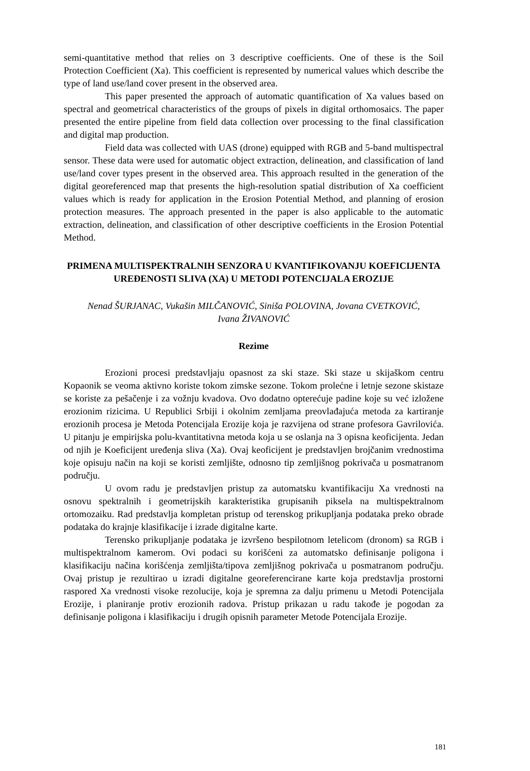semi-quantitative method that relies on 3 descriptive coefficients. One of these is the Soil Protection Coefficient (Xa). This coefficient is represented by numerical values which describe the type of land use/land cover present in the observed area.
This paper presented the approach of automatic quantification of Xa values based on spectral and geometrical characteristics of the groups of pixels in digital orthomosaics. The paper presented the entire pipeline from field data collection over processing to the final classification and digital map production.
Field data was collected with UAS (drone) equipped with RGB and 5-band multispectral sensor. These data were used for automatic object extraction, delineation, and classification of land use/land cover types present in the observed area. This approach resulted in the generation of the digital georeferenced map that presents the high-resolution spatial distribution of Xa coefficient values which is ready for application in the Erosion Potential Method, and planning of erosion protection measures. The approach presented in the paper is also applicable to the automatic extraction, delineation, and classification of other descriptive coefficients in the Erosion Potential Method.
PRIMENA MULTISPEKTRALNIH SENZORA U KVANTIFIKOVANJU KOEFICIJENTA UREĐENOSTI SLIVA (XA) U METODI POTENCIJALA EROZIJE
Nenad ŠURJANAC, Vukašin MILČANOVIĆ, Siniša POLOVINA, Jovana CVETKOVIĆ,
Ivana ŽIVANOVIĆ
Rezime
Erozioni procesi predstavljaju opasnost za ski staze. Ski staze u skijaškom centru Kopaonik se veoma aktivno koriste tokom zimske sezone. Tokom prolećne i letnje sezone skistaze se koriste za pešačenje i za vožnju kvadova. Ovo dodatno opterećuje padine koje su već izložene erozionim rizicima. U Republici Srbiji i okolnim zemljama preovlađajuća metoda za kartiranje erozionih procesa je Metoda Potencijala Erozije koja je razvijena od strane profesora Gavrilovića. U pitanju je empirijska polu-kvantitativna metoda koja u se oslanja na 3 opisna keoficijenta. Jedan od njih je Koeficijent uređenja sliva (Xa). Ovaj keoficijent je predstavljen brojčanim vrednostima koje opisuju način na koji se koristi zemljište, odnosno tip zemljišnog pokrivača u posmatranom području.
U ovom radu je predstavljen pristup za automatsku kvantifikaciju Xa vrednosti na osnovu spektralnih i geometrijskih karakteristika grupisanih piksela na multispektralnom ortomozaiku. Rad predstavlja kompletan pristup od terenskog prikupljanja podataka preko obrade podataka do krajnje klasifikacije i izrade digitalne karte.
Terensko prikupljanje podataka je izvršeno bespilotnom letelicom (dronom) sa RGB i multispektralnom kamerom. Ovi podaci su korišćeni za automatsko definisanje poligona i klasifikaciju načina korišćenja zemljišta/tipova zemljišnog pokrivača u posmatranom području. Ovaj pristup je rezultirao u izradi digitalne georeferencirane karte koja predstavlja prostorni raspored Xa vrednosti visoke rezolucije, koja je spremna za dalju primenu u Metodi Potencijala Erozije, i planiranje protiv erozionih radova. Pristup prikazan u radu takođe je pogodan za definisanje poligona i klasifikaciju i drugih opisnih parameter Metode Potencijala Erozije.
181